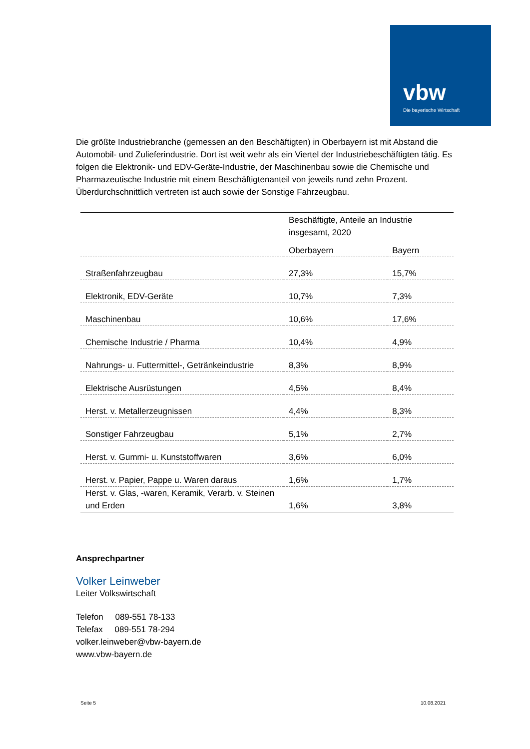vbw
Die bayerische Wirtschaft
Die größte Industriebranche (gemessen an den Beschäftigten) in Oberbayern ist mit Abstand die Automobil- und Zulieferindustrie. Dort ist weit wehr als ein Viertel der Industriebeschäftigten tätig. Es folgen die Elektronik- und EDV-Geräte-Industrie, der Maschinenbau sowie die Chemische und Pharmazeutische Industrie mit einem Beschäftigtenanteil von jeweils rund zehn Prozent. Überdurchschnittlich vertreten ist auch sowie der Sonstige Fahrzeugbau.
| | Beschäftigte, Anteile an Industrie insgesamt, 2020 | |
| | Oberbayern | Bayern |
| Straßenfahrzeugbau | 27,3% | 15,7% |
| Elektronik, EDV-Geräte | 10,7% | 7,3% |
| Maschinenbau | 10,6% | 17,6% |
| Chemische Industrie / Pharma | 10,4% | 4,9% |
| Nahrungs- u. Futtermittel-, Getränkeindustrie | 8,3% | 8,9% |
| Elektrische Ausrüstungen | 4,5% | 8,4% |
| Herst. v. Metallerzeugnissen | 4,4% | 8,3% |
| Sonstiger Fahrzeugbau | 5,1% | 2,7% |
| Herst. v. Gummi- u. Kunststoffwaren | 3,6% | 6,0% |
| Herst. v. Papier, Pappe u. Waren daraus | 1,6% | 1,7% |
| Herst. v. Glas, -waren, Keramik, Verarb. v. Steinen und Erden | 1,6% | 3,8% |
Ansprechpartner
Volker Leinweber
Leiter Volkswirtschaft
Telefon 089-551 78-133
Telefax 089-551 78-294
volker.leinweber@vbw-bayern.de
www.vbw-bayern.de
Seite 5 10.08.2021